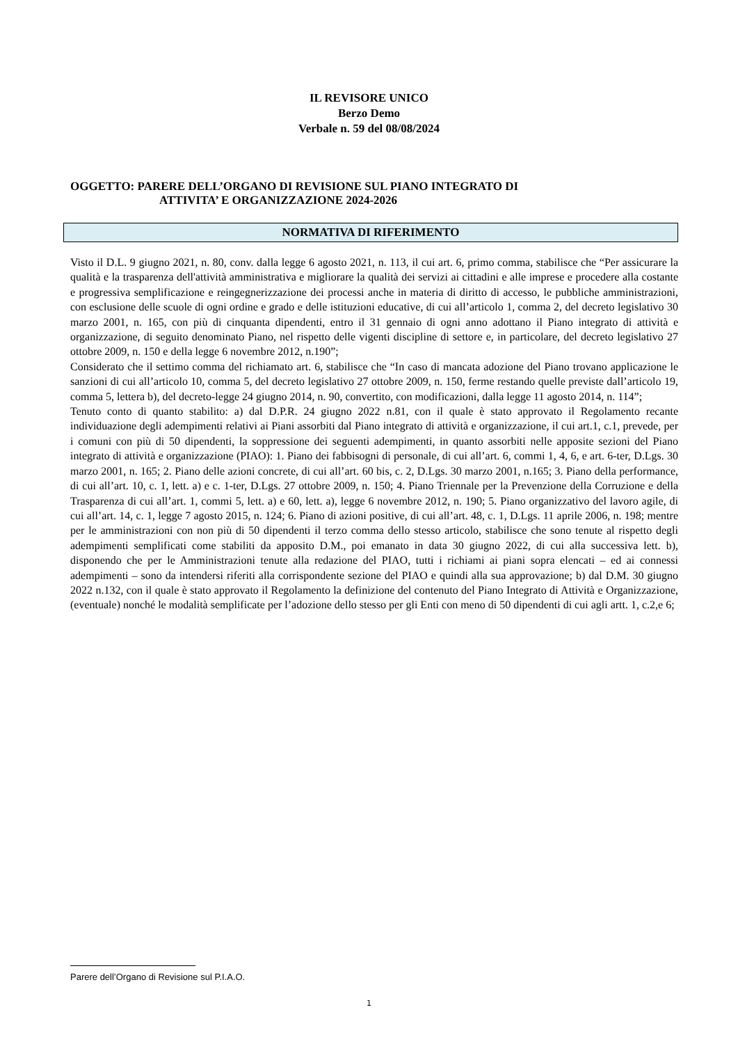IL REVISORE UNICO
Berzo Demo
Verbale n. 59 del 08/08/2024
OGGETTO: PARERE DELL’ORGANO DI REVISIONE SUL PIANO INTEGRATO DI
ATTIVITA’ E ORGANIZZAZIONE 2024-2026
NORMATIVA DI RIFERIMENTO
Visto il D.L. 9 giugno 2021, n. 80, conv. dalla legge 6 agosto 2021, n. 113, il cui art. 6, primo comma, stabilisce che “Per assicurare la qualità e la trasparenza dell'attività amministrativa e migliorare la qualità dei servizi ai cittadini e alle imprese e procedere alla costante e progressiva semplificazione e reingegnerizzazione dei processi anche in materia di diritto di accesso, le pubbliche amministrazioni, con esclusione delle scuole di ogni ordine e grado e delle istituzioni educative, di cui all’articolo 1, comma 2, del decreto legislativo 30 marzo 2001, n. 165, con più di cinquanta dipendenti, entro il 31 gennaio di ogni anno adottano il Piano integrato di attività e organizzazione, di seguito denominato Piano, nel rispetto delle vigenti discipline di settore e, in particolare, del decreto legislativo 27 ottobre 2009, n. 150 e della legge 6 novembre 2012, n.190”;
Considerato che il settimo comma del richiamato art. 6, stabilisce che “In caso di mancata adozione del Piano trovano applicazione le sanzioni di cui all’articolo 10, comma 5, del decreto legislativo 27 ottobre 2009, n. 150, ferme restando quelle previste dall’articolo 19, comma 5, lettera b), del decreto-legge 24 giugno 2014, n. 90, convertito, con modificazioni, dalla legge 11 agosto 2014, n. 114”;
Tenuto conto di quanto stabilito: a) dal D.P.R. 24 giugno 2022 n.81, con il quale è stato approvato il Regolamento recante individuazione degli adempimenti relativi ai Piani assorbiti dal Piano integrato di attività e organizzazione, il cui art.1, c.1, prevede, per i comuni con più di 50 dipendenti, la soppressione dei seguenti adempimenti, in quanto assorbiti nelle apposite sezioni del Piano integrato di attività e organizzazione (PIAO): 1. Piano dei fabbisogni di personale, di cui all’art. 6, commi 1, 4, 6, e art. 6-ter, D.Lgs. 30 marzo 2001, n. 165; 2. Piano delle azioni concrete, di cui all’art. 60 bis, c. 2, D.Lgs. 30 marzo 2001, n.165; 3. Piano della performance, di cui all’art. 10, c. 1, lett. a) e c. 1-ter, D.Lgs. 27 ottobre 2009, n. 150; 4. Piano Triennale per la Prevenzione della Corruzione e della Trasparenza di cui all’art. 1, commi 5, lett. a) e 60, lett. a), legge 6 novembre 2012, n. 190; 5. Piano organizzativo del lavoro agile, di cui all’art. 14, c. 1, legge 7 agosto 2015, n. 124; 6. Piano di azioni positive, di cui all’art. 48, c. 1, D.Lgs. 11 aprile 2006, n. 198; mentre per le amministrazioni con non più di 50 dipendenti il terzo comma dello stesso articolo, stabilisce che sono tenute al rispetto degli adempimenti semplificati come stabiliti da apposito D.M., poi emanato in data 30 giugno 2022, di cui alla successiva lett. b), disponendo che per le Amministrazioni tenute alla redazione del PIAO, tutti i richiami ai piani sopra elencati – ed ai connessi adempimenti – sono da intendersi riferiti alla corrispondente sezione del PIAO e quindi alla sua approvazione; b) dal D.M. 30 giugno 2022 n.132, con il quale è stato approvato il Regolamento la definizione del contenuto del Piano Integrato di Attività e Organizzazione, (eventuale) nonché le modalità semplificate per l’adozione dello stesso per gli Enti con meno di 50 dipendenti di cui agli artt. 1, c.2,e 6;
Parere dell’Organo di Revisione sul P.I.A.O.
1